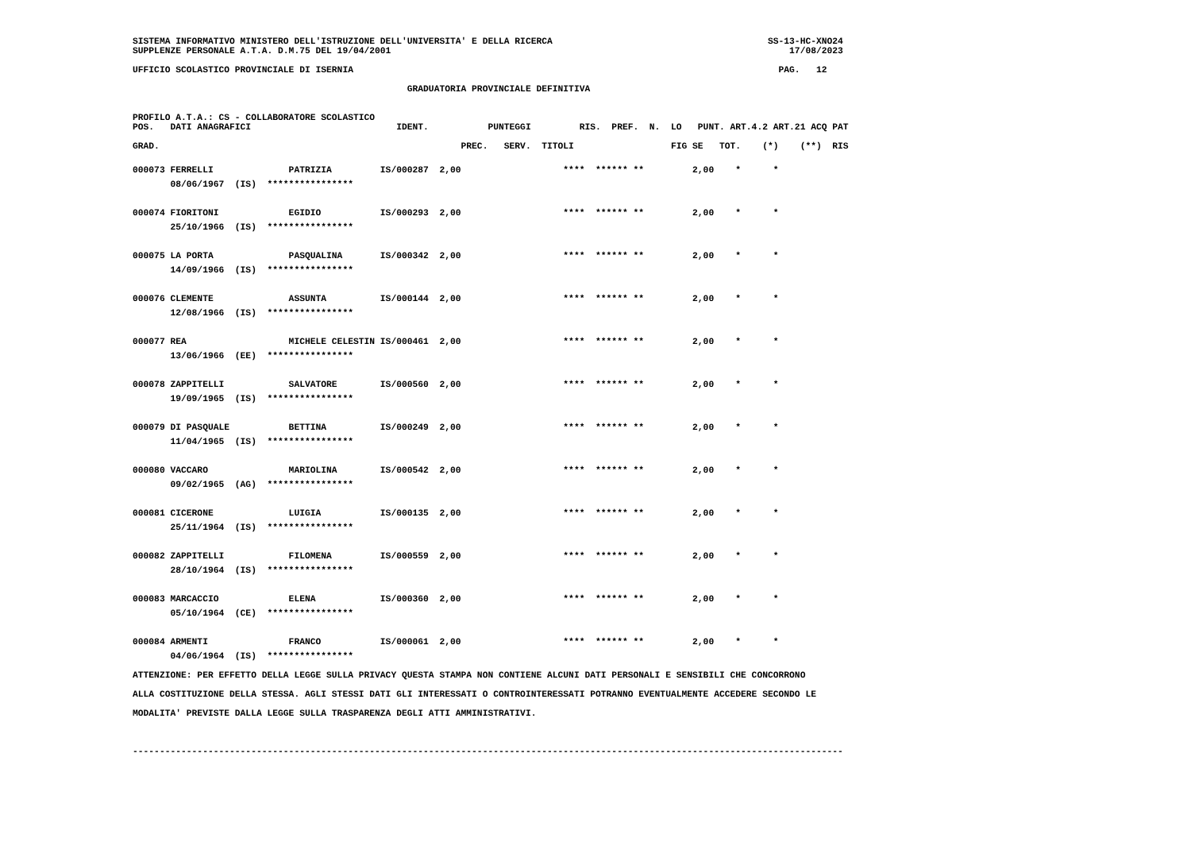SISTEMA INFORMATIVO MINISTERO DELL'ISTRUZIONE DELL'UNIVERSITA' E DELLA RICERCA                                        SS-13-HC-XNO24
SUPPLENZE PERSONALE A.T.A. D.M.75 DEL 19/04/2001                                                                          17/08/2023

UFFICIO SCOLASTICO PROVINCIALE DI ISERNIA                                                                               PAG.   12

                                                   GRADUATORIA PROVINCIALE DEFINITIVA


PROFILO A.T.A.: CS - COLLABORATORE SCOLASTICO
POS.   DATI ANAGRAFICI                           IDENT.           PUNTEGGI         RIS.  PREF.  N.  LO   PUNT. ART.4.2 ART.21 ACQ PAT

GRAD.                                                        PREC.   SERV.  TITOLI                  FIG SE   TOT.    (*)    (**)  RIS
| 000073 FERRELLI PATRIZIA IS/000287 2,00 **** ****** ** 2,00 * * |
| 08/06/1967 (IS) **************** |
| 000074 FIORITONI EGIDIO IS/000293 2,00 **** ****** ** 2,00 * * |
| 25/10/1966 (IS) **************** |
| 000075 LA PORTA PASQUALINA IS/000342 2,00 **** ****** ** 2,00 * * |
| 14/09/1966 (IS) **************** |
| 000076 CLEMENTE ASSUNTA IS/000144 2,00 **** ****** ** 2,00 * * |
| 12/08/1966 (IS) **************** |
| 000077 REA MICHELE CELESTIN IS/000461 2,00 **** ****** ** 2,00 * * |
| 13/06/1966 (EE) **************** |
| 000078 ZAPPITELLI SALVATORE IS/000560 2,00 **** ****** ** 2,00 * * |
| 19/09/1965 (IS) **************** |
| 000079 DI PASQUALE BETTINA IS/000249 2,00 **** ****** ** 2,00 * * |
| 11/04/1965 (IS) **************** |
| 000080 VACCARO MARIOLINA IS/000542 2,00 **** ****** ** 2,00 * * |
| 09/02/1965 (AG) **************** |
| 000081 CICERONE LUIGIA IS/000135 2,00 **** ****** ** 2,00 * * |
| 25/11/1964 (IS) **************** |
| 000082 ZAPPITELLI FILOMENA IS/000559 2,00 **** ****** ** 2,00 * * |
| 28/10/1964 (IS) **************** |
| 000083 MARCACCIO ELENA IS/000360 2,00 **** ****** ** 2,00 * * |
| 05/10/1964 (CE) **************** |
| 000084 ARMENTI FRANCO IS/000061 2,00 **** ****** ** 2,00 * * |
| 04/06/1964 (IS) **************** |
ATTENZIONE: PER EFFETTO DELLA LEGGE SULLA PRIVACY QUESTA STAMPA NON CONTIENE ALCUNI DATI PERSONALI E SENSIBILI CHE CONCORRONO
ALLA COSTITUZIONE DELLA STESSA. AGLI STESSI DATI GLI INTERESSATI O CONTROINTERESSATI POTRANNO EVENTUALMENTE ACCEDERE SECONDO LE
MODALITA' PREVISTE DALLA LEGGE SULLA TRASPARENZA DEGLI ATTI AMMINISTRATIVI.

------------------------------------------------------------------------------------------------------------------------------------